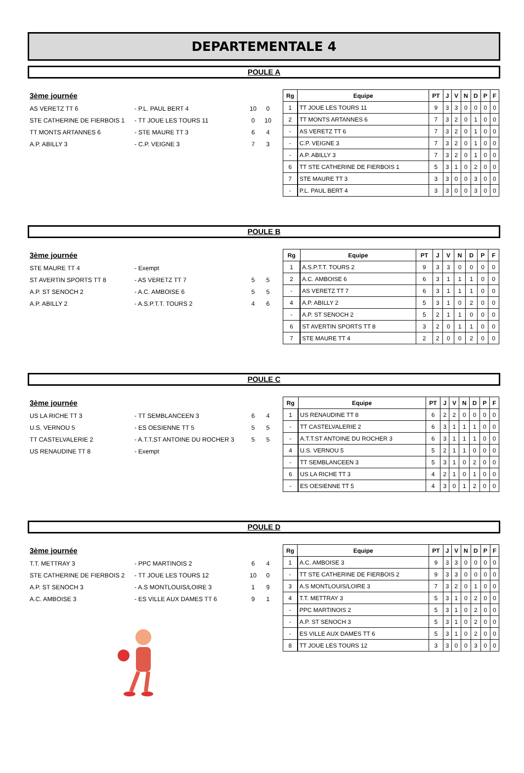DEPARTEMENTALE 4
POULE A
3ème journée
AS VERETZ TT 6 - P.L. PAUL BERT 4 10 0
STE CATHERINE DE FIERBOIS 1 - TT JOUE LES TOURS 11 0 10
TT MONTS ARTANNES 6 - STE MAURE TT 3 6 4
A.P. ABILLY 3 - C.P. VEIGNE 3 7 3
| Rg | Equipe | PT | J | V | N | D | P | F |
| --- | --- | --- | --- | --- | --- | --- | --- | --- |
| 1 | TT JOUE LES TOURS 11 | 9 | 3 | 3 | 0 | 0 | 0 | 0 |
| 2 | TT MONTS ARTANNES 6 | 7 | 3 | 2 | 0 | 1 | 0 | 0 |
| - | AS VERETZ TT 6 | 7 | 3 | 2 | 0 | 1 | 0 | 0 |
| - | C.P. VEIGNE 3 | 7 | 3 | 2 | 0 | 1 | 0 | 0 |
| - | A.P. ABILLY 3 | 7 | 3 | 2 | 0 | 1 | 0 | 0 |
| 6 | TT STE CATHERINE DE FIERBOIS 1 | 5 | 3 | 1 | 0 | 2 | 0 | 0 |
| 7 | STE MAURE TT 3 | 3 | 3 | 0 | 0 | 3 | 0 | 0 |
| - | P.L. PAUL BERT 4 | 3 | 3 | 0 | 0 | 3 | 0 | 0 |
POULE B
3ème journée
STE MAURE TT 4 - Exempt
ST AVERTIN SPORTS TT 8 - AS VERETZ TT 7 5 5
A.P. ST SENOCH 2 - A.C. AMBOISE 6 5 5
A.P. ABILLY 2 - A.S.P.T.T. TOURS 2 4 6
| Rg | Equipe | PT | J | V | N | D | P | F |
| --- | --- | --- | --- | --- | --- | --- | --- | --- |
| 1 | A.S.P.T.T. TOURS 2 | 9 | 3 | 3 | 0 | 0 | 0 | 0 |
| 2 | A.C. AMBOISE 6 | 6 | 3 | 1 | 1 | 1 | 0 | 0 |
| - | AS VERETZ TT 7 | 6 | 3 | 1 | 1 | 1 | 0 | 0 |
| 4 | A.P. ABILLY 2 | 5 | 3 | 1 | 0 | 2 | 0 | 0 |
| - | A.P. ST SENOCH 2 | 5 | 2 | 1 | 1 | 0 | 0 | 0 |
| 6 | ST AVERTIN SPORTS TT 8 | 3 | 2 | 0 | 1 | 1 | 0 | 0 |
| 7 | STE MAURE TT 4 | 2 | 2 | 0 | 0 | 2 | 0 | 0 |
POULE C
3ème journée
US LA RICHE TT 3 - TT SEMBLANCEEN 3 6 4
U.S. VERNOU 5 - ES OESIENNE TT 5 5 5
TT CASTELVALERIE 2 - A.T.T.ST ANTOINE DU ROCHER 3 5 5
US RENAUDINE TT 8 - Exempt
| Rg | Equipe | PT | J | V | N | D | P | F |
| --- | --- | --- | --- | --- | --- | --- | --- | --- |
| 1 | US RENAUDINE TT 8 | 6 | 2 | 2 | 0 | 0 | 0 | 0 |
| - | TT CASTELVALERIE 2 | 6 | 3 | 1 | 1 | 1 | 0 | 0 |
| - | A.T.T.ST ANTOINE DU ROCHER 3 | 6 | 3 | 1 | 1 | 1 | 0 | 0 |
| 4 | U.S. VERNOU 5 | 5 | 2 | 1 | 1 | 0 | 0 | 0 |
| - | TT SEMBLANCEEN 3 | 5 | 3 | 1 | 0 | 2 | 0 | 0 |
| 6 | US LA RICHE TT 3 | 4 | 2 | 1 | 0 | 1 | 0 | 0 |
| - | ES OESIENNE TT 5 | 4 | 3 | 0 | 1 | 2 | 0 | 0 |
POULE D
3ème journée
T.T. METTRAY 3 - PPC MARTINOIS 2 6 4
STE CATHERINE DE FIERBOIS 2 - TT JOUE LES TOURS 12 10 0
A.P. ST SENOCH 3 - A.S MONTLOUIS/LOIRE 3 1 9
A.C. AMBOISE 3 - ES VILLE AUX DAMES TT 6 9 1
| Rg | Equipe | PT | J | V | N | D | P | F |
| --- | --- | --- | --- | --- | --- | --- | --- | --- |
| 1 | A.C. AMBOISE 3 | 9 | 3 | 3 | 0 | 0 | 0 | 0 |
| - | TT STE CATHERINE DE FIERBOIS 2 | 9 | 3 | 3 | 0 | 0 | 0 | 0 |
| 3 | A.S MONTLOUIS/LOIRE 3 | 7 | 3 | 2 | 0 | 1 | 0 | 0 |
| 4 | T.T. METTRAY 3 | 5 | 3 | 1 | 0 | 2 | 0 | 0 |
| - | PPC MARTINOIS 2 | 5 | 3 | 1 | 0 | 2 | 0 | 0 |
| - | A.P. ST SENOCH 3 | 5 | 3 | 1 | 0 | 2 | 0 | 0 |
| - | ES VILLE AUX DAMES TT 6 | 5 | 3 | 1 | 0 | 2 | 0 | 0 |
| 8 | TT JOUE LES TOURS 12 | 3 | 3 | 0 | 0 | 3 | 0 | 0 |